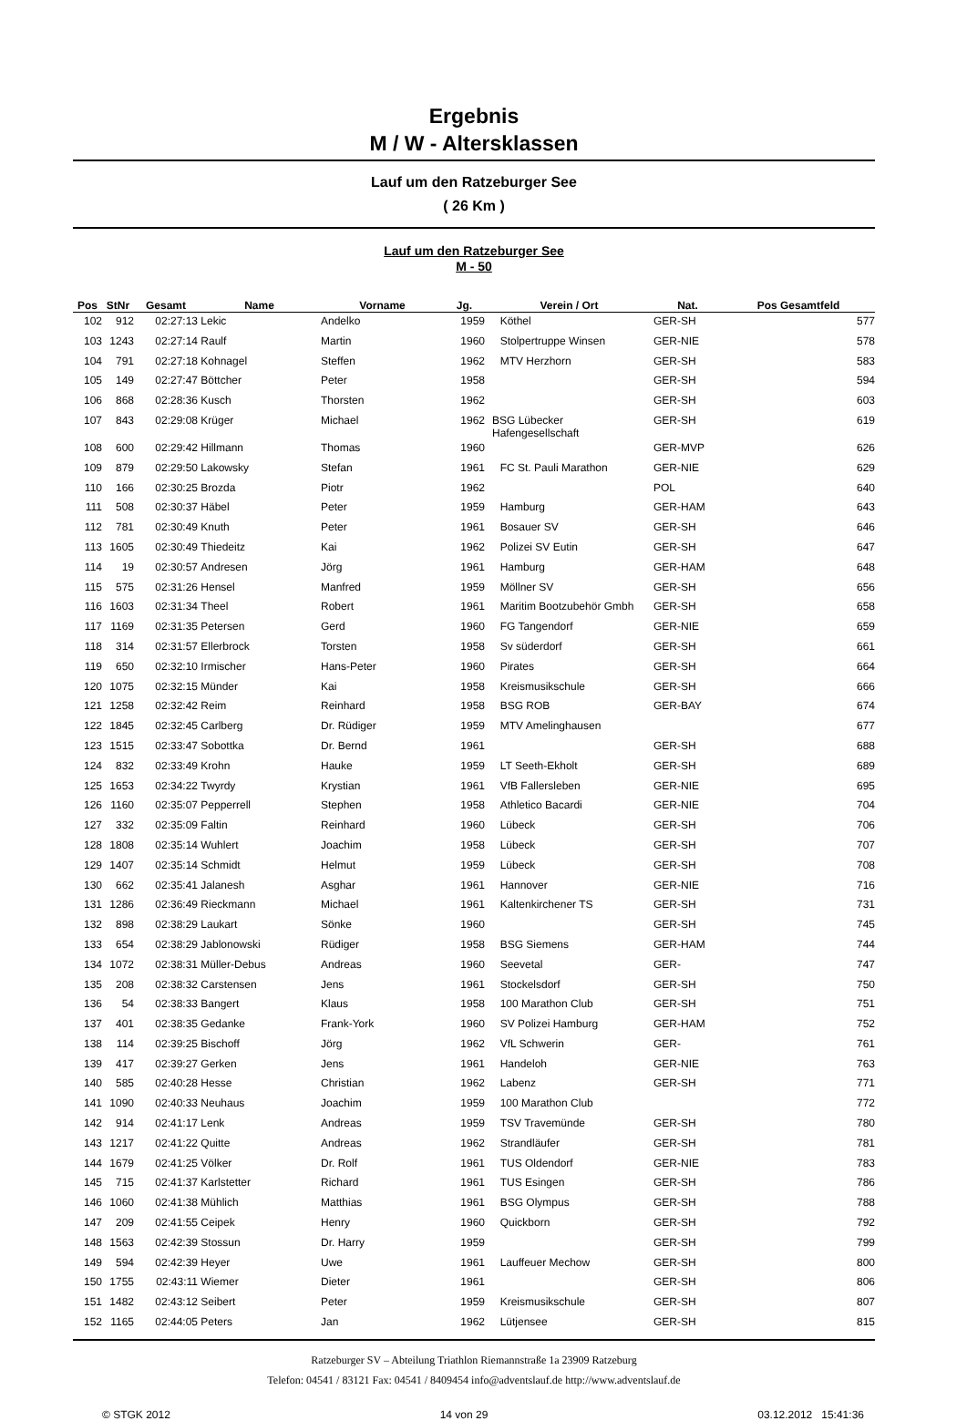Ergebnis
M / W - Altersklassen
Lauf um den Ratzeburger See
( 26 Km )
Lauf um den Ratzeburger See
M - 50
| Pos | StNr | Gesamt | Name | Vorname | Jg. | Verein / Ort | Nat. | Pos Gesamtfeld |
| --- | --- | --- | --- | --- | --- | --- | --- | --- |
| 102 | 912 | 02:27:13 | Lekic | Andelko | 1959 | Köthel | GER-SH | 577 |
| 103 | 1243 | 02:27:14 | Raulf | Martin | 1960 | Stolpertruppe Winsen | GER-NIE | 578 |
| 104 | 791 | 02:27:18 | Kohnagel | Steffen | 1962 | MTV Herzhorn | GER-SH | 583 |
| 105 | 149 | 02:27:47 | Böttcher | Peter | 1958 | | GER-SH | 594 |
| 106 | 868 | 02:28:36 | Kusch | Thorsten | 1962 | | GER-SH | 603 |
| 107 | 843 | 02:29:08 | Krüger | Michael | 1962 | BSG Lübecker Hafengesellschaft | GER-SH | 619 |
| 108 | 600 | 02:29:42 | Hillmann | Thomas | 1960 | | GER-MVP | 626 |
| 109 | 879 | 02:29:50 | Lakowsky | Stefan | 1961 | FC St. Pauli Marathon | GER-NIE | 629 |
| 110 | 166 | 02:30:25 | Brozda | Piotr | 1962 | | POL | 640 |
| 111 | 508 | 02:30:37 | Häbel | Peter | 1959 | Hamburg | GER-HAM | 643 |
| 112 | 781 | 02:30:49 | Knuth | Peter | 1961 | Bosauer SV | GER-SH | 646 |
| 113 | 1605 | 02:30:49 | Thiedeitz | Kai | 1962 | Polizei SV Eutin | GER-SH | 647 |
| 114 | 19 | 02:30:57 | Andresen | Jörg | 1961 | Hamburg | GER-HAM | 648 |
| 115 | 575 | 02:31:26 | Hensel | Manfred | 1959 | Möllner SV | GER-SH | 656 |
| 116 | 1603 | 02:31:34 | Theel | Robert | 1961 | Maritim Bootzubehör Gmbh | GER-SH | 658 |
| 117 | 1169 | 02:31:35 | Petersen | Gerd | 1960 | FG Tangendorf | GER-NIE | 659 |
| 118 | 314 | 02:31:57 | Ellerbrock | Torsten | 1958 | Sv süderdorf | GER-SH | 661 |
| 119 | 650 | 02:32:10 | Irmischer | Hans-Peter | 1960 | Pirates | GER-SH | 664 |
| 120 | 1075 | 02:32:15 | Münder | Kai | 1958 | Kreismusikschule | GER-SH | 666 |
| 121 | 1258 | 02:32:42 | Reim | Reinhard | 1958 | BSG ROB | GER-BAY | 674 |
| 122 | 1845 | 02:32:45 | Carlberg | Dr. Rüdiger | 1959 | MTV Amelinghausen | | 677 |
| 123 | 1515 | 02:33:47 | Sobottka | Dr. Bernd | 1961 | | GER-SH | 688 |
| 124 | 832 | 02:33:49 | Krohn | Hauke | 1959 | LT Seeth-Ekholt | GER-SH | 689 |
| 125 | 1653 | 02:34:22 | Twyrdy | Krystian | 1961 | VfB Fallersleben | GER-NIE | 695 |
| 126 | 1160 | 02:35:07 | Pepperrell | Stephen | 1958 | Athletico Bacardi | GER-NIE | 704 |
| 127 | 332 | 02:35:09 | Faltin | Reinhard | 1960 | Lübeck | GER-SH | 706 |
| 128 | 1808 | 02:35:14 | Wuhlert | Joachim | 1958 | Lübeck | GER-SH | 707 |
| 129 | 1407 | 02:35:14 | Schmidt | Helmut | 1959 | Lübeck | GER-SH | 708 |
| 130 | 662 | 02:35:41 | Jalanesh | Asghar | 1961 | Hannover | GER-NIE | 716 |
| 131 | 1286 | 02:36:49 | Rieckmann | Michael | 1961 | Kaltenkirchener TS | GER-SH | 731 |
| 132 | 898 | 02:38:29 | Laukart | Sönke | 1960 | | GER-SH | 745 |
| 133 | 654 | 02:38:29 | Jablonowski | Rüdiger | 1958 | BSG Siemens | GER-HAM | 744 |
| 134 | 1072 | 02:38:31 | Müller-Debus | Andreas | 1960 | Seevetal | GER- | 747 |
| 135 | 208 | 02:38:32 | Carstensen | Jens | 1961 | Stockelsdorf | GER-SH | 750 |
| 136 | 54 | 02:38:33 | Bangert | Klaus | 1958 | 100 Marathon Club | GER-SH | 751 |
| 137 | 401 | 02:38:35 | Gedanke | Frank-York | 1960 | SV Polizei Hamburg | GER-HAM | 752 |
| 138 | 114 | 02:39:25 | Bischoff | Jörg | 1962 | VfL Schwerin | GER- | 761 |
| 139 | 417 | 02:39:27 | Gerken | Jens | 1961 | Handeloh | GER-NIE | 763 |
| 140 | 585 | 02:40:28 | Hesse | Christian | 1962 | Labenz | GER-SH | 771 |
| 141 | 1090 | 02:40:33 | Neuhaus | Joachim | 1959 | 100 Marathon Club | | 772 |
| 142 | 914 | 02:41:17 | Lenk | Andreas | 1959 | TSV Travemünde | GER-SH | 780 |
| 143 | 1217 | 02:41:22 | Quitte | Andreas | 1962 | Strandläufer | GER-SH | 781 |
| 144 | 1679 | 02:41:25 | Völker | Dr. Rolf | 1961 | TUS Oldendorf | GER-NIE | 783 |
| 145 | 715 | 02:41:37 | Karlstetter | Richard | 1961 | TUS Esingen | GER-SH | 786 |
| 146 | 1060 | 02:41:38 | Mühlich | Matthias | 1961 | BSG Olympus | GER-SH | 788 |
| 147 | 209 | 02:41:55 | Ceipek | Henry | 1960 | Quickborn | GER-SH | 792 |
| 148 | 1563 | 02:42:39 | Stossun | Dr. Harry | 1959 | | GER-SH | 799 |
| 149 | 594 | 02:42:39 | Heyer | Uwe | 1961 | Lauffeuer Mechow | GER-SH | 800 |
| 150 | 1755 | 02:43:11 | Wiemer | Dieter | 1961 | | GER-SH | 806 |
| 151 | 1482 | 02:43:12 | Seibert | Peter | 1959 | Kreismusikschule | GER-SH | 807 |
| 152 | 1165 | 02:44:05 | Peters | Jan | 1962 | Lütjensee | GER-SH | 815 |
Ratzeburger SV – Abteilung Triathlon Riemannstraße 1a 23909 Ratzeburg
Telefon: 04541 / 83121 Fax: 04541 / 8409454 info@adventslauf.de http://www.adventslauf.de
© STGK 2012 14 von 29 03.12.2012 15:41:36